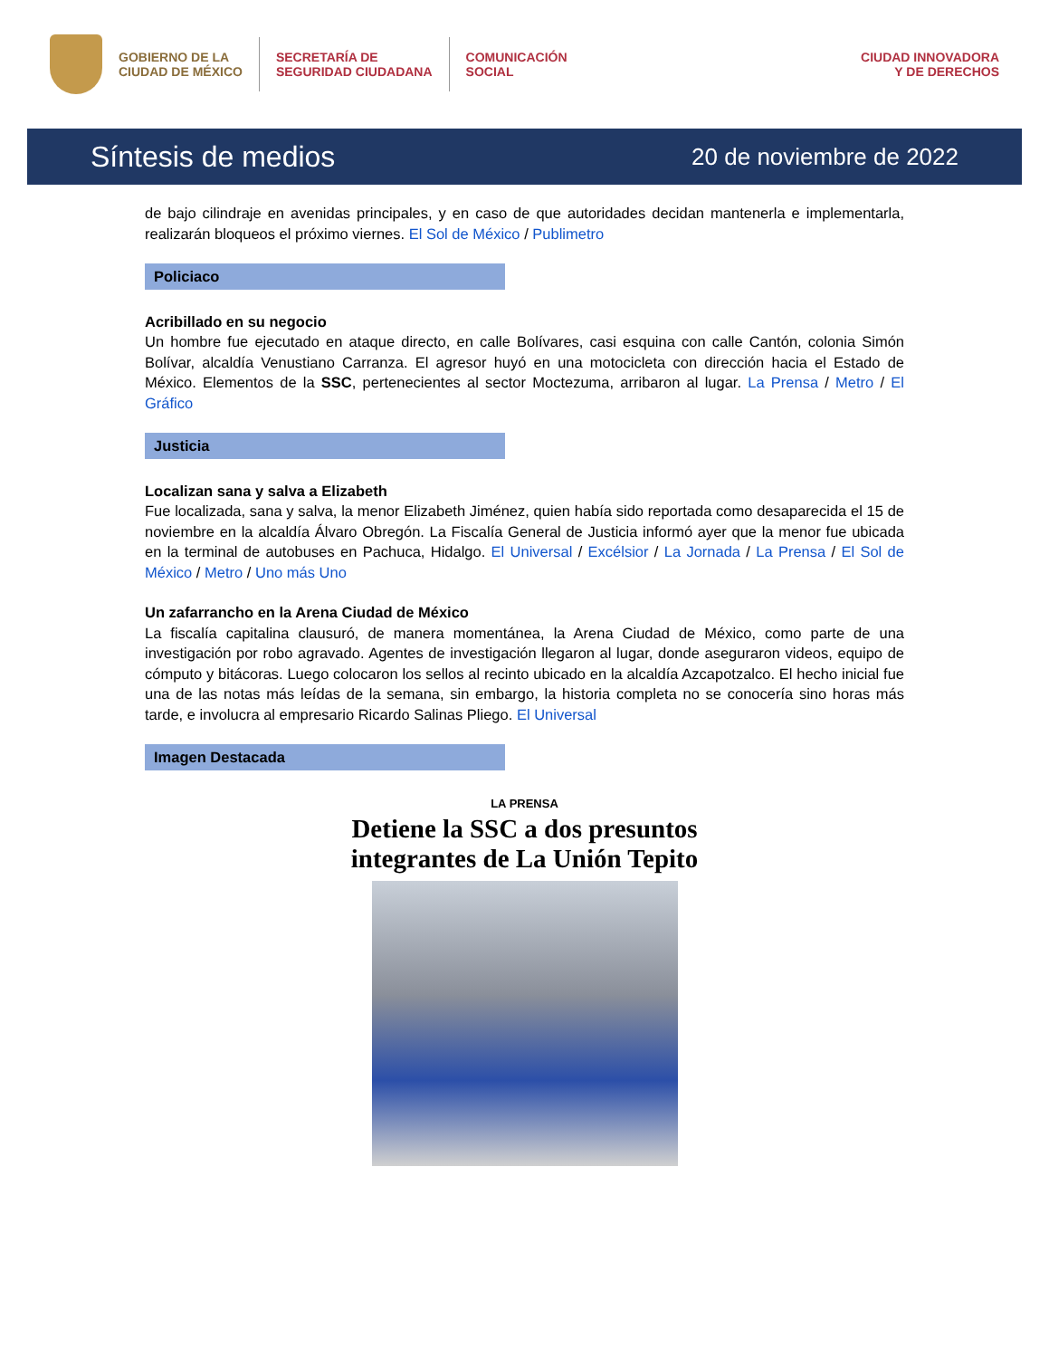GOBIERNO DE LA
CIUDAD DE MÉXICO
SECRETARÍA DE
SEGURIDAD CIUDADANA
COMUNICACIÓN
SOCIAL
CIUDAD INNOVADORA
Y DE DERECHOS
Síntesis de medios
20 de noviembre de 2022
de bajo cilindraje en avenidas principales, y en caso de que autoridades decidan mantenerla e implementarla, realizarán bloqueos el próximo viernes. El Sol de México / Publimetro
Policiaco
Acribillado en su negocio
Un hombre fue ejecutado en ataque directo, en calle Bolívares, casi esquina con calle Cantón, colonia Simón Bolívar, alcaldía Venustiano Carranza. El agresor huyó en una motocicleta con dirección hacia el Estado de México. Elementos de la SSC, pertenecientes al sector Moctezuma, arribaron al lugar. La Prensa / Metro / El Gráfico
Justicia
Localizan sana y salva a Elizabeth
Fue localizada, sana y salva, la menor Elizabeth Jiménez, quien había sido reportada como desaparecida el 15 de noviembre en la alcaldía Álvaro Obregón. La Fiscalía General de Justicia informó ayer que la menor fue ubicada en la terminal de autobuses en Pachuca, Hidalgo. El Universal / Excélsior / La Jornada / La Prensa / El Sol de México / Metro / Uno más Uno
Un zafarrancho en la Arena Ciudad de México
La fiscalía capitalina clausuró, de manera momentánea, la Arena Ciudad de México, como parte de una investigación por robo agravado. Agentes de investigación llegaron al lugar, donde aseguraron videos, equipo de cómputo y bitácoras. Luego colocaron los sellos al recinto ubicado en la alcaldía Azcapotzalco. El hecho inicial fue una de las notas más leídas de la semana, sin embargo, la historia completa no se conocería sino horas más tarde, e involucra al empresario Ricardo Salinas Pliego. El Universal
Imagen Destacada
LA PRENSA
Detiene la SSC a dos presuntos
integrantes de La Unión Tepito